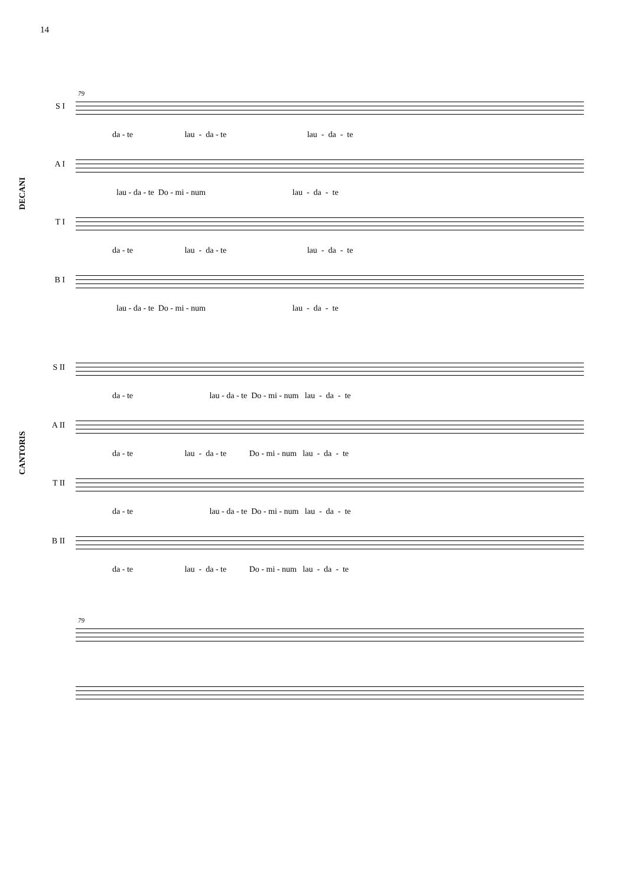14
79
DECANI
CANTORIS
S I
da - te lau - da - te lau - da - te
A I
lau - da - te Do - mi - num lau - da - te
T I
da - te lau - da - te lau - da - te
B I
lau - da - te Do - mi - num lau - da - te
S II
da - te lau - da - te Do - mi - num lau - da - te
A II
da - te lau - da - te Do - mi - num lau - da - te
T II
da - te lau - da - te Do - mi - num lau - da - te
B II
da - te lau - da - te Do - mi - num lau - da - te
79